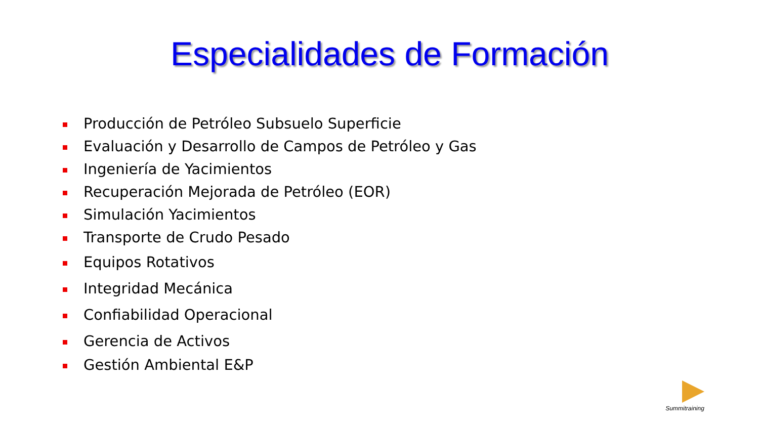Especialidades de Formación
Producción de Petróleo Subsuelo Superficie
Evaluación y Desarrollo de Campos de Petróleo y Gas
Ingeniería de Yacimientos
Recuperación Mejorada de Petróleo (EOR)
Simulación Yacimientos
Transporte de Crudo Pesado
Equipos Rotativos
Integridad Mecánica
Confiabilidad Operacional
Gerencia de Activos
Gestión Ambiental E&P
Summitraining